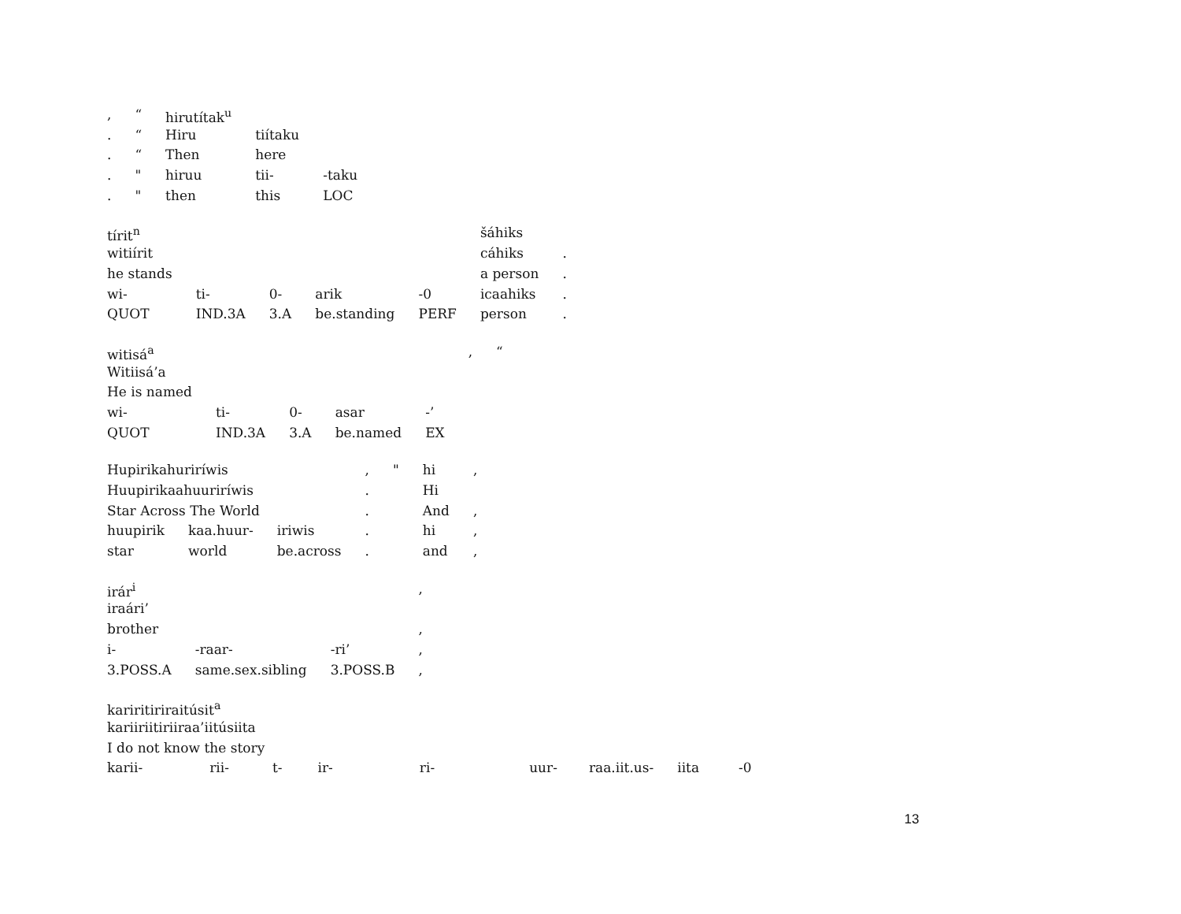| , | “ | hirutítak<sup>u</sup> | | |
| . | “ | Hiru | tiítaku | |
| . | “ | Then | here | |
| . | " | hiruu | tii- | -taku |
| . | " | then | this | LOC |
| tírit<sup>n</sup> | | | | | šáhiks | |
| witiírit | | | | | cáhiks | . |
| he stands | | | | | a person | . |
| wi- | ti- | 0- | arik | -0 | icaahiks | . |
| QUOT | IND.3A | 3.A | be.standing | PERF | person | . |
| witisá<sup>a</sup> | | | | | , | “ |
| Witiisá’a | | | | | | |
| He is named | | | | | | |
| wi- | ti- | 0- | asar | -’ | | |
| QUOT | IND.3A | 3.A | be.named | EX | | |
| Hupirikahuriríwis | | | , | " | hi | , |
| Huupirikaahuuriríwis | | | . | | Hi | |
| Star Across The World | | | . | | And | , |
| huupirik | kaa.huur- | iriwis | . | | hi | , |
| star | world | be.across | . | | and | , |
| irár<sup>i</sup> | | | , |
| iraári’ | | | |
| brother | | | , |
| i- | -raar- | -ri’ | , |
| 3.POSS.A | same.sex.sibling | 3.POSS.B | , |
| kariritiriraitúsit<sup>a</sup> | | | | | | | | |
| kariiriitiriiraa’iitúsiita | | | | | | | | |
| I do not know the story | | | | | | | | |
| karii- | rii- | t- | ir- | ri- | uur- | raa.iit.us- | iita | -0 |
13